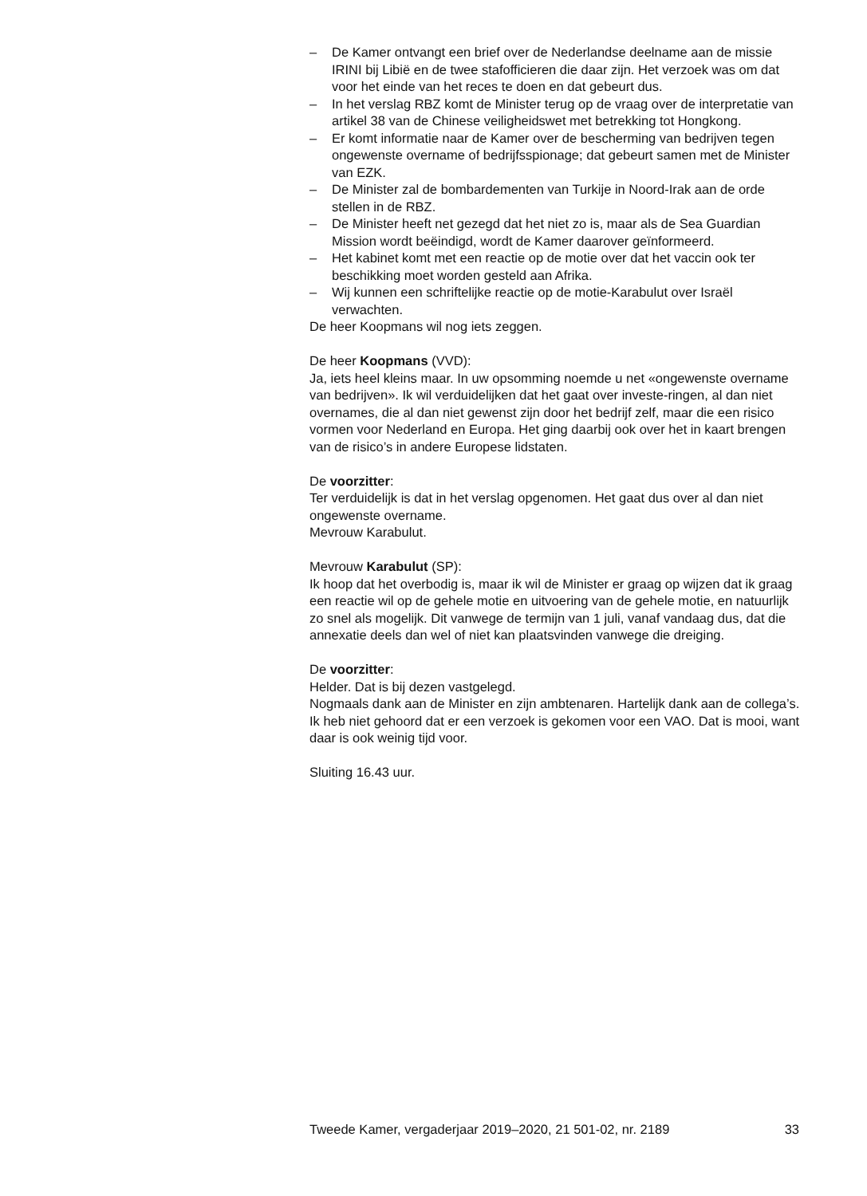– De Kamer ontvangt een brief over de Nederlandse deelname aan de missie IRINI bij Libië en de twee stafofficieren die daar zijn. Het verzoek was om dat voor het einde van het reces te doen en dat gebeurt dus.
– In het verslag RBZ komt de Minister terug op de vraag over de interpretatie van artikel 38 van de Chinese veiligheidswet met betrekking tot Hongkong.
– Er komt informatie naar de Kamer over de bescherming van bedrijven tegen ongewenste overname of bedrijfsspionage; dat gebeurt samen met de Minister van EZK.
– De Minister zal de bombardementen van Turkije in Noord-Irak aan de orde stellen in de RBZ.
– De Minister heeft net gezegd dat het niet zo is, maar als de Sea Guardian Mission wordt beëindigd, wordt de Kamer daarover geïnformeerd.
– Het kabinet komt met een reactie op de motie over dat het vaccin ook ter beschikking moet worden gesteld aan Afrika.
– Wij kunnen een schriftelijke reactie op de motie-Karabulut over Israël verwachten.
De heer Koopmans wil nog iets zeggen.
De heer Koopmans (VVD):
Ja, iets heel kleins maar. In uw opsomming noemde u net «ongewenste overname van bedrijven». Ik wil verduidelijken dat het gaat over investe-ringen, al dan niet overnames, die al dan niet gewenst zijn door het bedrijf zelf, maar die een risico vormen voor Nederland en Europa. Het ging daarbij ook over het in kaart brengen van de risico’s in andere Europese lidstaten.
De voorzitter:
Ter verduidelijk is dat in het verslag opgenomen. Het gaat dus over al dan niet ongewenste overname.
Mevrouw Karabulut.
Mevrouw Karabulut (SP):
Ik hoop dat het overbodig is, maar ik wil de Minister er graag op wijzen dat ik graag een reactie wil op de gehele motie en uitvoering van de gehele motie, en natuurlijk zo snel als mogelijk. Dit vanwege de termijn van 1 juli, vanaf vandaag dus, dat die annexatie deels dan wel of niet kan plaatsvinden vanwege die dreiging.
De voorzitter:
Helder. Dat is bij dezen vastgelegd.
Nogmaals dank aan de Minister en zijn ambtenaren. Hartelijk dank aan de collega’s. Ik heb niet gehoord dat er een verzoek is gekomen voor een VAO. Dat is mooi, want daar is ook weinig tijd voor.
Sluiting 16.43 uur.
Tweede Kamer, vergaderjaar 2019–2020, 21 501-02, nr. 2189 33